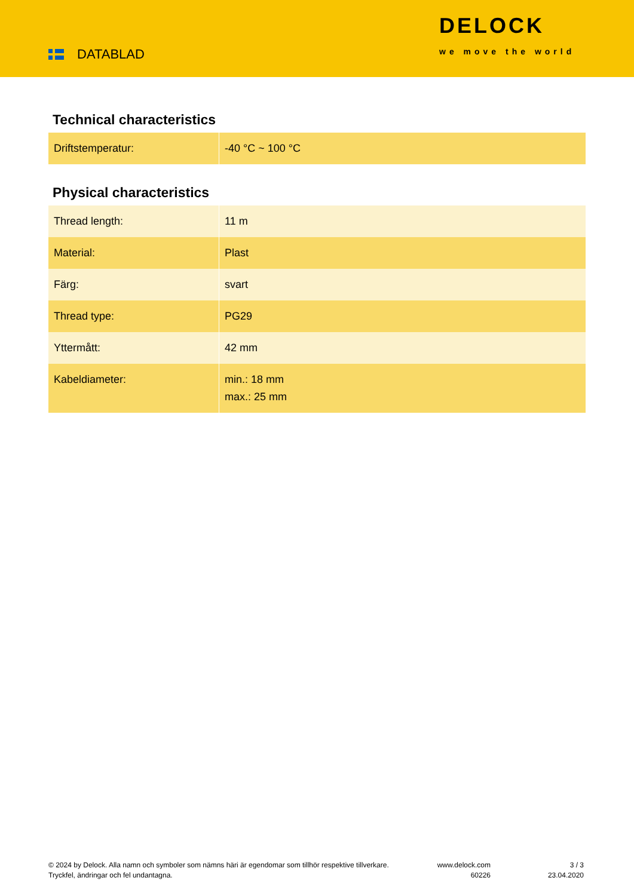DATABLAD
DELOCK
we move the world
Technical characteristics
| Driftstemperatur: | -40 °C ~ 100 °C |
Physical characteristics
| Thread length: | 11 m |
| Material: | Plast |
| Färg: | svart |
| Thread type: | PG29 |
| Yttermått: | 42 mm |
| Kabeldiameter: | min.: 18 mm max.: 25 mm |
© 2024 by Delock. Alla namn och symboler som nämns häri är egendomar som tillhör respektive tillverkare. Tryckfel, ändringar och fel undantagna.
www.delock.com
60226
3 / 3
23.04.2020